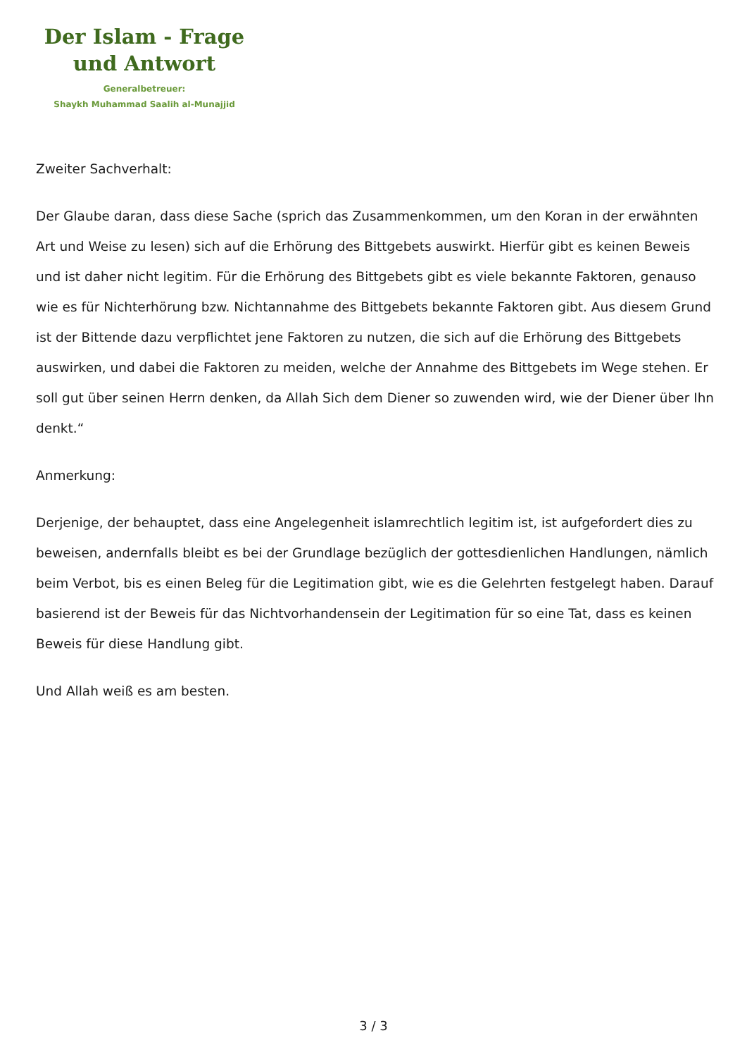Der Islam - Frage
und Antwort
Generalbetreuer:
Shaykh Muhammad Saalih al-Munajjid
Zweiter Sachverhalt:
Der Glaube daran, dass diese Sache (sprich das Zusammenkommen, um den Koran in der erwähnten Art und Weise zu lesen) sich auf die Erhörung des Bittgebets auswirkt. Hierfür gibt es keinen Beweis und ist daher nicht legitim. Für die Erhörung des Bittgebets gibt es viele bekannte Faktoren, genauso wie es für Nichterhörung bzw. Nichtannahme des Bittgebets bekannte Faktoren gibt. Aus diesem Grund ist der Bittende dazu verpflichtet jene Faktoren zu nutzen, die sich auf die Erhörung des Bittgebets auswirken, und dabei die Faktoren zu meiden, welche der Annahme des Bittgebets im Wege stehen. Er soll gut über seinen Herrn denken, da Allah Sich dem Diener so zuwenden wird, wie der Diener über Ihn denkt.“
Anmerkung:
Derjenige, der behauptet, dass eine Angelegenheit islamrechtlich legitim ist, ist aufgefordert dies zu beweisen, andernfalls bleibt es bei der Grundlage bezüglich der gottesdienlichen Handlungen, nämlich beim Verbot, bis es einen Beleg für die Legitimation gibt, wie es die Gelehrten festgelegt haben. Darauf basierend ist der Beweis für das Nichtvorhandensein der Legitimation für so eine Tat, dass es keinen Beweis für diese Handlung gibt.
Und Allah weiß es am besten.
3 / 3